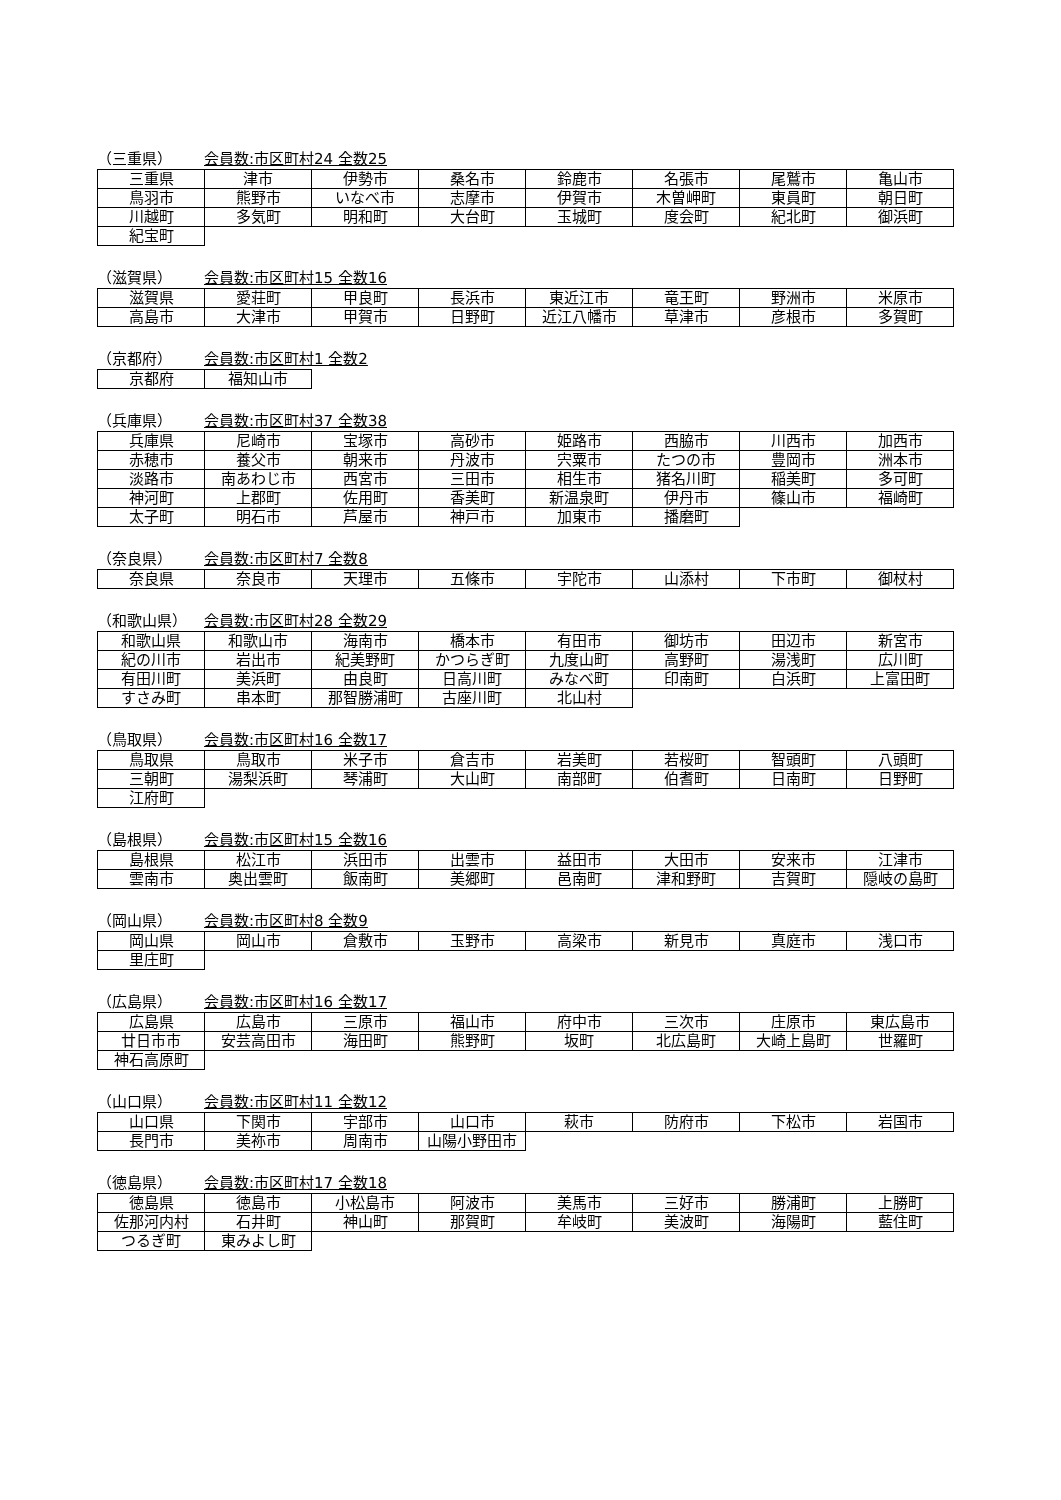（三重県） 会員数:市区町村24 全数25
| 三重県 | 津市 | 伊勢市 | 桑名市 | 鈴鹿市 | 名張市 | 尾鷲市 | 亀山市 |
| 鳥羽市 | 熊野市 | いなべ市 | 志摩市 | 伊賀市 | 木曽岬町 | 東員町 | 朝日町 |
| 川越町 | 多気町 | 明和町 | 大台町 | 玉城町 | 度会町 | 紀北町 | 御浜町 |
| 紀宝町 | | | | | | | |
（滋賀県） 会員数:市区町村15 全数16
| 滋賀県 | 愛荘町 | 甲良町 | 長浜市 | 東近江市 | 竜王町 | 野洲市 | 米原市 |
| 高島市 | 大津市 | 甲賀市 | 日野町 | 近江八幡市 | 草津市 | 彦根市 | 多賀町 |
（京都府） 会員数:市区町村1 全数2
| 京都府 | 福知山市 |
（兵庫県） 会員数:市区町村37 全数38
| 兵庫県 | 尼崎市 | 宝塚市 | 高砂市 | 姫路市 | 西脇市 | 川西市 | 加西市 |
| 赤穂市 | 養父市 | 朝来市 | 丹波市 | 宍粟市 | たつの市 | 豊岡市 | 洲本市 |
| 淡路市 | 南あわじ市 | 西宮市 | 三田市 | 相生市 | 猪名川町 | 稲美町 | 多可町 |
| 神河町 | 上郡町 | 佐用町 | 香美町 | 新温泉町 | 伊丹市 | 篠山市 | 福崎町 |
| 太子町 | 明石市 | 芦屋市 | 神戸市 | 加東市 | 播磨町 | | |
（奈良県） 会員数:市区町村7 全数8
| 奈良県 | 奈良市 | 天理市 | 五條市 | 宇陀市 | 山添村 | 下市町 | 御杖村 |
（和歌山県） 会員数:市区町村28 全数29
| 和歌山県 | 和歌山市 | 海南市 | 橋本市 | 有田市 | 御坊市 | 田辺市 | 新宮市 |
| 紀の川市 | 岩出市 | 紀美野町 | かつらぎ町 | 九度山町 | 高野町 | 湯浅町 | 広川町 |
| 有田川町 | 美浜町 | 由良町 | 日高川町 | みなべ町 | 印南町 | 白浜町 | 上富田町 |
| すさみ町 | 串本町 | 那智勝浦町 | 古座川町 | 北山村 | | | |
（鳥取県） 会員数:市区町村16 全数17
| 鳥取県 | 鳥取市 | 米子市 | 倉吉市 | 岩美町 | 若桜町 | 智頭町 | 八頭町 |
| 三朝町 | 湯梨浜町 | 琴浦町 | 大山町 | 南部町 | 伯耆町 | 日南町 | 日野町 |
| 江府町 | | | | | | | |
（島根県） 会員数:市区町村15 全数16
| 島根県 | 松江市 | 浜田市 | 出雲市 | 益田市 | 大田市 | 安来市 | 江津市 |
| 雲南市 | 奥出雲町 | 飯南町 | 美郷町 | 邑南町 | 津和野町 | 吉賀町 | 隠岐の島町 |
（岡山県） 会員数:市区町村8 全数9
| 岡山県 | 岡山市 | 倉敷市 | 玉野市 | 高梁市 | 新見市 | 真庭市 | 浅口市 |
| 里庄町 | | | | | | | |
（広島県） 会員数:市区町村16 全数17
| 広島県 | 広島市 | 三原市 | 福山市 | 府中市 | 三次市 | 庄原市 | 東広島市 |
| 廿日市市 | 安芸高田市 | 海田町 | 熊野町 | 坂町 | 北広島町 | 大崎上島町 | 世羅町 |
| 神石高原町 | | | | | | | |
（山口県） 会員数:市区町村11 全数12
| 山口県 | 下関市 | 宇部市 | 山口市 | 萩市 | 防府市 | 下松市 | 岩国市 |
| 長門市 | 美祢市 | 周南市 | 山陽小野田市 | | | | |
（徳島県） 会員数:市区町村17 全数18
| 徳島県 | 徳島市 | 小松島市 | 阿波市 | 美馬市 | 三好市 | 勝浦町 | 上勝町 |
| 佐那河内村 | 石井町 | 神山町 | 那賀町 | 牟岐町 | 美波町 | 海陽町 | 藍住町 |
| つるぎ町 | 東みよし町 | | | | | | |